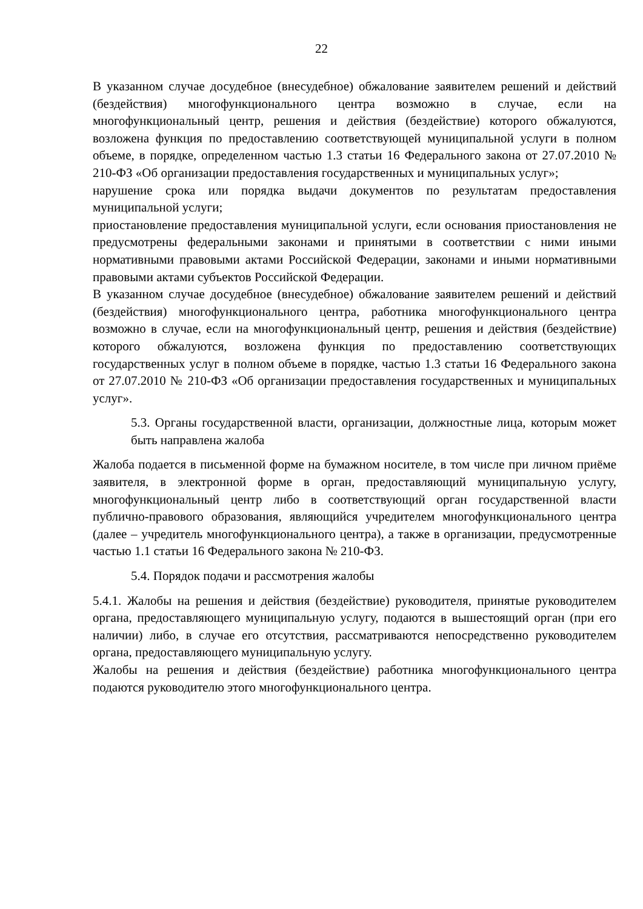22
В указанном случае досудебное (внесудебное) обжалование заявителем решений и действий (бездействия) многофункционального центра возможно в случае, если на многофункциональный центр, решения и действия (бездействие) которого обжалуются, возложена функция по предоставлению соответствующей муниципальной услуги в полном объеме, в порядке, определенном частью 1.3 статьи 16 Федерального закона от 27.07.2010 № 210-ФЗ «Об организации предоставления государственных и муниципальных услуг»;
нарушение срока или порядка выдачи документов по результатам предоставления муниципальной услуги;
приостановление предоставления муниципальной услуги, если основания приостановления не предусмотрены федеральными законами и принятыми в соответствии с ними иными нормативными правовыми актами Российской Федерации, законами и иными нормативными правовыми актами субъектов Российской Федерации.
В указанном случае досудебное (внесудебное) обжалование заявителем решений и действий (бездействия) многофункционального центра, работника многофункционального центра возможно в случае, если на многофункциональный центр, решения и действия (бездействие) которого обжалуются, возложена функция по предоставлению соответствующих государственных услуг в полном объеме в порядке, частью 1.3 статьи 16 Федерального закона от 27.07.2010 № 210-ФЗ «Об организации предоставления государственных и муниципальных услуг».
5.3. Органы государственной власти, организации, должностные лица, которым может быть направлена жалоба
Жалоба подается в письменной форме на бумажном носителе, в том числе при личном приёме заявителя, в электронной форме в орган, предоставляющий муниципальную услугу, многофункциональный центр либо в соответствующий орган государственной власти публично-правового образования, являющийся учредителем многофункционального центра (далее – учредитель многофункционального центра), а также в организации, предусмотренные частью 1.1 статьи 16 Федерального закона № 210-ФЗ.
5.4. Порядок подачи и рассмотрения жалобы
5.4.1. Жалобы на решения и действия (бездействие) руководителя, принятые руководителем органа, предоставляющего муниципальную услугу, подаются в вышестоящий орган (при его наличии) либо, в случае его отсутствия, рассматриваются непосредственно руководителем органа, предоставляющего муниципальную услугу.
Жалобы на решения и действия (бездействие) работника многофункционального центра подаются руководителю этого многофункционального центра.